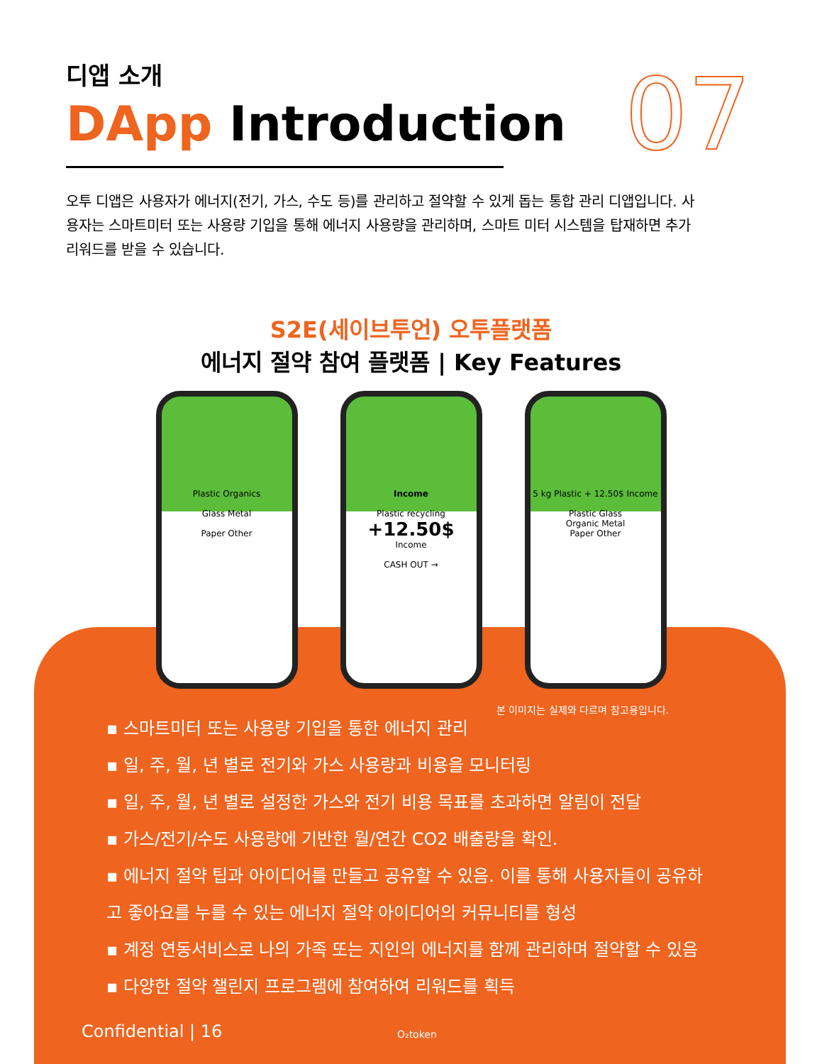디앱 소개
DApp Introduction
오투 디앱은 사용자가 에너지(전기, 가스, 수도 등)를 관리하고 절약할 수 있게 돕는 통합 관리 디앱입니다. 사용자는 스마트미터 또는 사용량 기입을 통해 에너지 사용량을 관리하며, 스마트 미터 시스템을 탑재하면 추가 리워드를 받을 수 있습니다.
07
S2E(세이브투언) 오투플랫폼
에너지 절약 참여 플랫폼 | Key Features
Plastic Organics
Glass Metal
Paper Other
Income
Plastic recycling
+12.50$
Income
CASH OUT →
5 kg Plastic + 12.50$ Income
Plastic Glass
Organic Metal
Paper Other
본 이미지는 실제와 다르며 참고용입니다.
▪ 스마트미터 또는 사용량 기입을 통한 에너지 관리
▪ 일, 주, 월, 년 별로 전기와 가스 사용량과 비용을 모니터링
▪ 일, 주, 월, 년 별로 설정한 가스와 전기 비용 목표를 초과하면 알림이 전달
▪ 가스/전기/수도 사용량에 기반한 월/연간 CO2 배출량을 확인.
▪ 에너지 절약 팁과 아이디어를 만들고 공유할 수 있음. 이를 통해 사용자들이 공유하고 좋아요를 누를 수 있는 에너지 절약 아이디어의 커뮤니티를 형성
▪ 계정 연동서비스로 나의 가족 또는 지인의 에너지를 함께 관리하며 절약할 수 있음
▪ 다양한 절약 챌린지 프로그램에 참여하여 리워드를 획득
Confidential | 16 O₂token